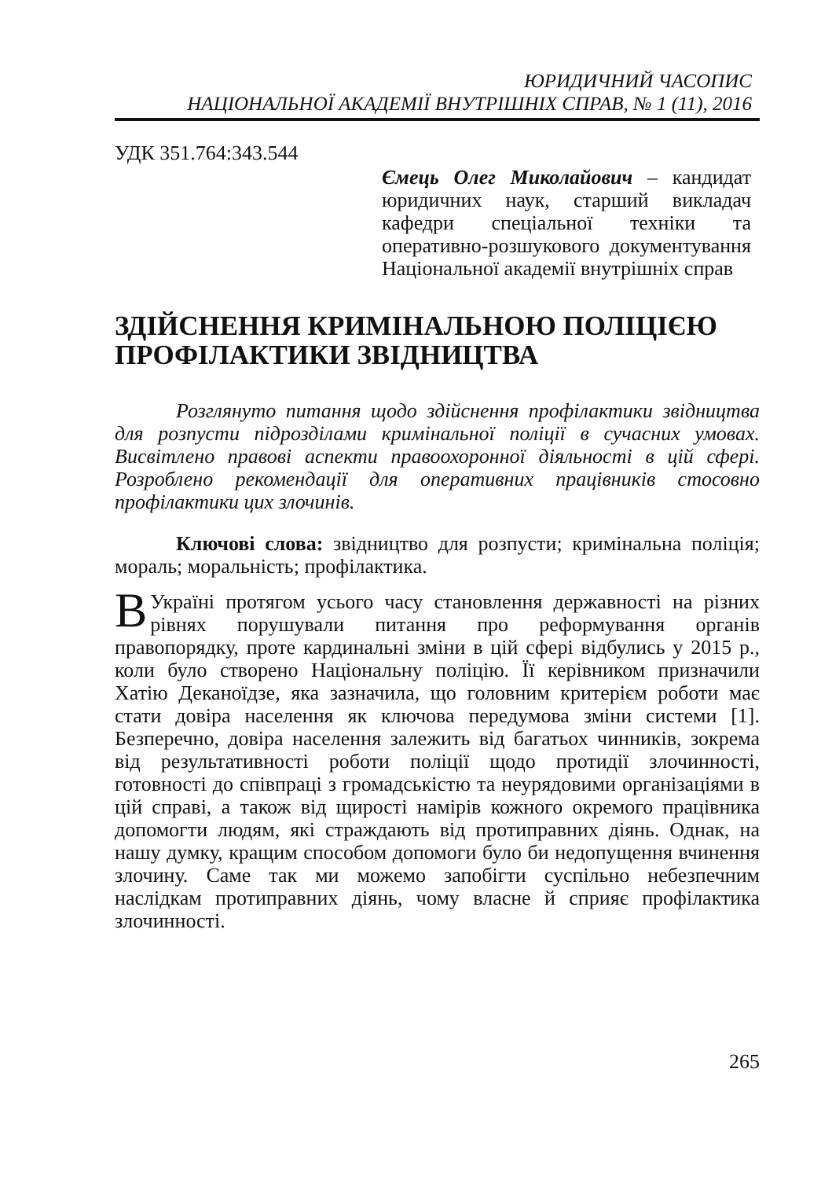ЮРИДИЧНИЙ ЧАСОПИС
НАЦІОНАЛЬНОЇ АКАДЕМІЇ ВНУТРІШНІХ СПРАВ, № 1 (11), 2016
УДК 351.764:343.544
Ємець Олег Миколайович – кандидат юридичних наук, старший викладач кафедри спеціальної техніки та оперативно-розшукового документування Національної академії внутрішніх справ
ЗДІЙСНЕННЯ КРИМІНАЛЬНОЮ ПОЛІЦІЄЮ ПРОФІЛАКТИКИ ЗВІДНИЦТВА
Розглянуто питання щодо здійснення профілактики звідництва для розпусти підрозділами кримінальної поліції в сучасних умовах. Висвітлено правові аспекти правоохоронної діяльності в цій сфері. Розроблено рекомендації для оперативних працівників стосовно профілактики цих злочинів.
Ключові слова: звідництво для розпусти; кримінальна поліція; мораль; моральність; профілактика.
В Україні протягом усього часу становлення державності на різних рівнях порушували питання про реформування органів правопорядку, проте кардинальні зміни в цій сфері відбулись у 2015 р., коли було створено Національну поліцію. Її керівником призначили Хатію Деканоїдзе, яка зазначила, що головним критерієм роботи має стати довіра населення як ключова передумова зміни системи [1]. Безперечно, довіра населення залежить від багатьох чинників, зокрема від результативності роботи поліції щодо протидії злочинності, готовності до співпраці з громадськістю та неурядовими організаціями в цій справі, а також від щирості намірів кожного окремого працівника допомогти людям, які страждають від протиправних діянь. Однак, на нашу думку, кращим способом допомоги було би недопущення вчинення злочину. Саме так ми можемо запобігти суспільно небезпечним наслідкам протиправних діянь, чому власне й сприяє профілактика злочинності.
265